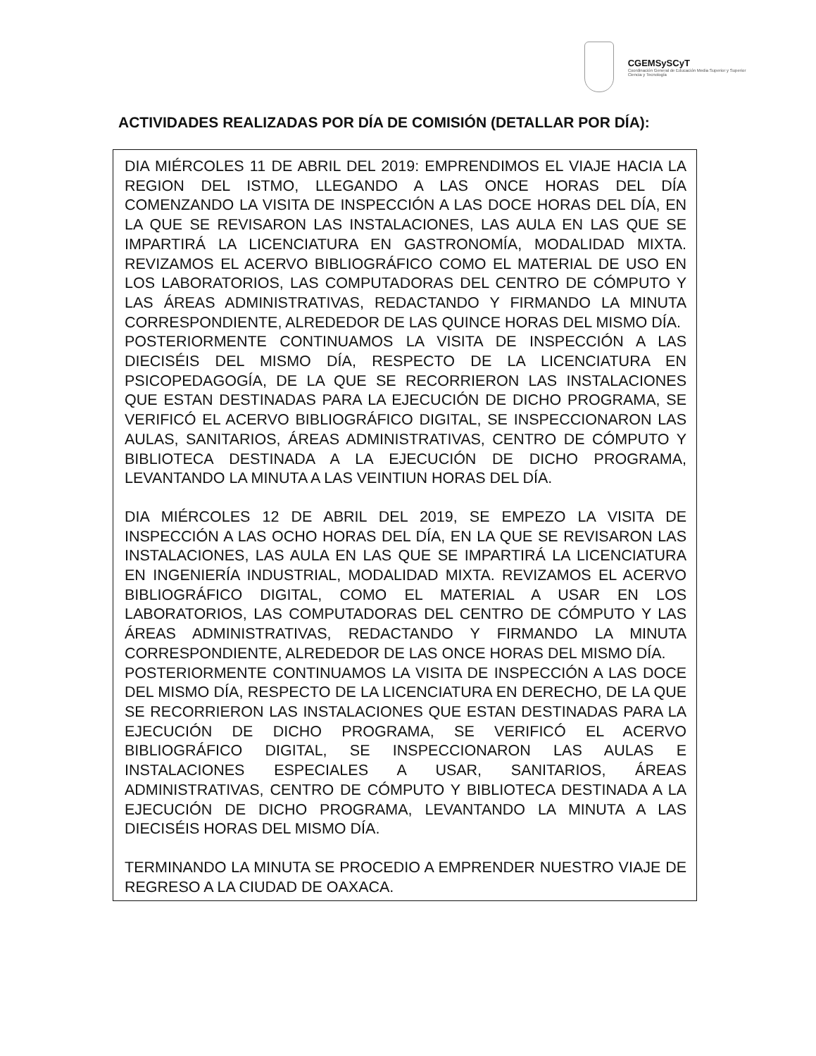CGEMSySCyT
Coordinación General de Educación Media Superior y Superior Ciencia y Tecnología
ACTIVIDADES REALIZADAS POR DÍA DE COMISIÓN (DETALLAR POR DÍA):
DIA MIÉRCOLES 11 DE ABRIL DEL 2019: EMPRENDIMOS EL VIAJE HACIA LA REGION DEL ISTMO, LLEGANDO A LAS ONCE HORAS DEL DÍA COMENZANDO LA VISITA DE INSPECCIÓN A LAS DOCE HORAS DEL DÍA, EN LA QUE SE REVISARON LAS INSTALACIONES, LAS AULA EN LAS QUE SE IMPARTIRÁ LA LICENCIATURA EN GASTRONOMÍA, MODALIDAD MIXTA. REVIZAMOS EL ACERVO BIBLIOGRÁFICO COMO EL MATERIAL DE USO EN LOS LABORATORIOS, LAS COMPUTADORAS DEL CENTRO DE CÓMPUTO Y LAS ÁREAS ADMINISTRATIVAS, REDACTANDO Y FIRMANDO LA MINUTA CORRESPONDIENTE, ALREDEDOR DE LAS QUINCE HORAS DEL MISMO DÍA.
POSTERIORMENTE CONTINUAMOS LA VISITA DE INSPECCIÓN A LAS DIECISÉIS DEL MISMO DÍA, RESPECTO DE LA LICENCIATURA EN PSICOPEDAGOGÍA, DE LA QUE SE RECORRIERON LAS INSTALACIONES QUE ESTAN DESTINADAS PARA LA EJECUCIÓN DE DICHO PROGRAMA, SE VERIFICÓ EL ACERVO BIBLIOGRÁFICO DIGITAL, SE INSPECCIONARON LAS AULAS, SANITARIOS, ÁREAS ADMINISTRATIVAS, CENTRO DE CÓMPUTO Y BIBLIOTECA DESTINADA A LA EJECUCIÓN DE DICHO PROGRAMA, LEVANTANDO LA MINUTA A LAS VEINTIUN HORAS DEL DÍA.
DIA MIÉRCOLES 12 DE ABRIL DEL 2019, SE EMPEZO LA VISITA DE INSPECCIÓN A LAS OCHO HORAS DEL DÍA, EN LA QUE SE REVISARON LAS INSTALACIONES, LAS AULA EN LAS QUE SE IMPARTIRÁ LA LICENCIATURA EN INGENIERÍA INDUSTRIAL, MODALIDAD MIXTA. REVIZAMOS EL ACERVO BIBLIOGRÁFICO DIGITAL, COMO EL MATERIAL A USAR EN LOS LABORATORIOS, LAS COMPUTADORAS DEL CENTRO DE CÓMPUTO Y LAS ÁREAS ADMINISTRATIVAS, REDACTANDO Y FIRMANDO LA MINUTA CORRESPONDIENTE, ALREDEDOR DE LAS ONCE HORAS DEL MISMO DÍA.
POSTERIORMENTE CONTINUAMOS LA VISITA DE INSPECCIÓN A LAS DOCE DEL MISMO DÍA, RESPECTO DE LA LICENCIATURA EN DERECHO, DE LA QUE SE RECORRIERON LAS INSTALACIONES QUE ESTAN DESTINADAS PARA LA EJECUCIÓN DE DICHO PROGRAMA, SE VERIFICÓ EL ACERVO BIBLIOGRÁFICO DIGITAL, SE INSPECCIONARON LAS AULAS E INSTALACIONES ESPECIALES A USAR, SANITARIOS, ÁREAS ADMINISTRATIVAS, CENTRO DE CÓMPUTO Y BIBLIOTECA DESTINADA A LA EJECUCIÓN DE DICHO PROGRAMA, LEVANTANDO LA MINUTA A LAS DIECISÉIS HORAS DEL MISMO DÍA.
TERMINANDO LA MINUTA SE PROCEDIO A EMPRENDER NUESTRO VIAJE DE REGRESO A LA CIUDAD DE OAXACA.